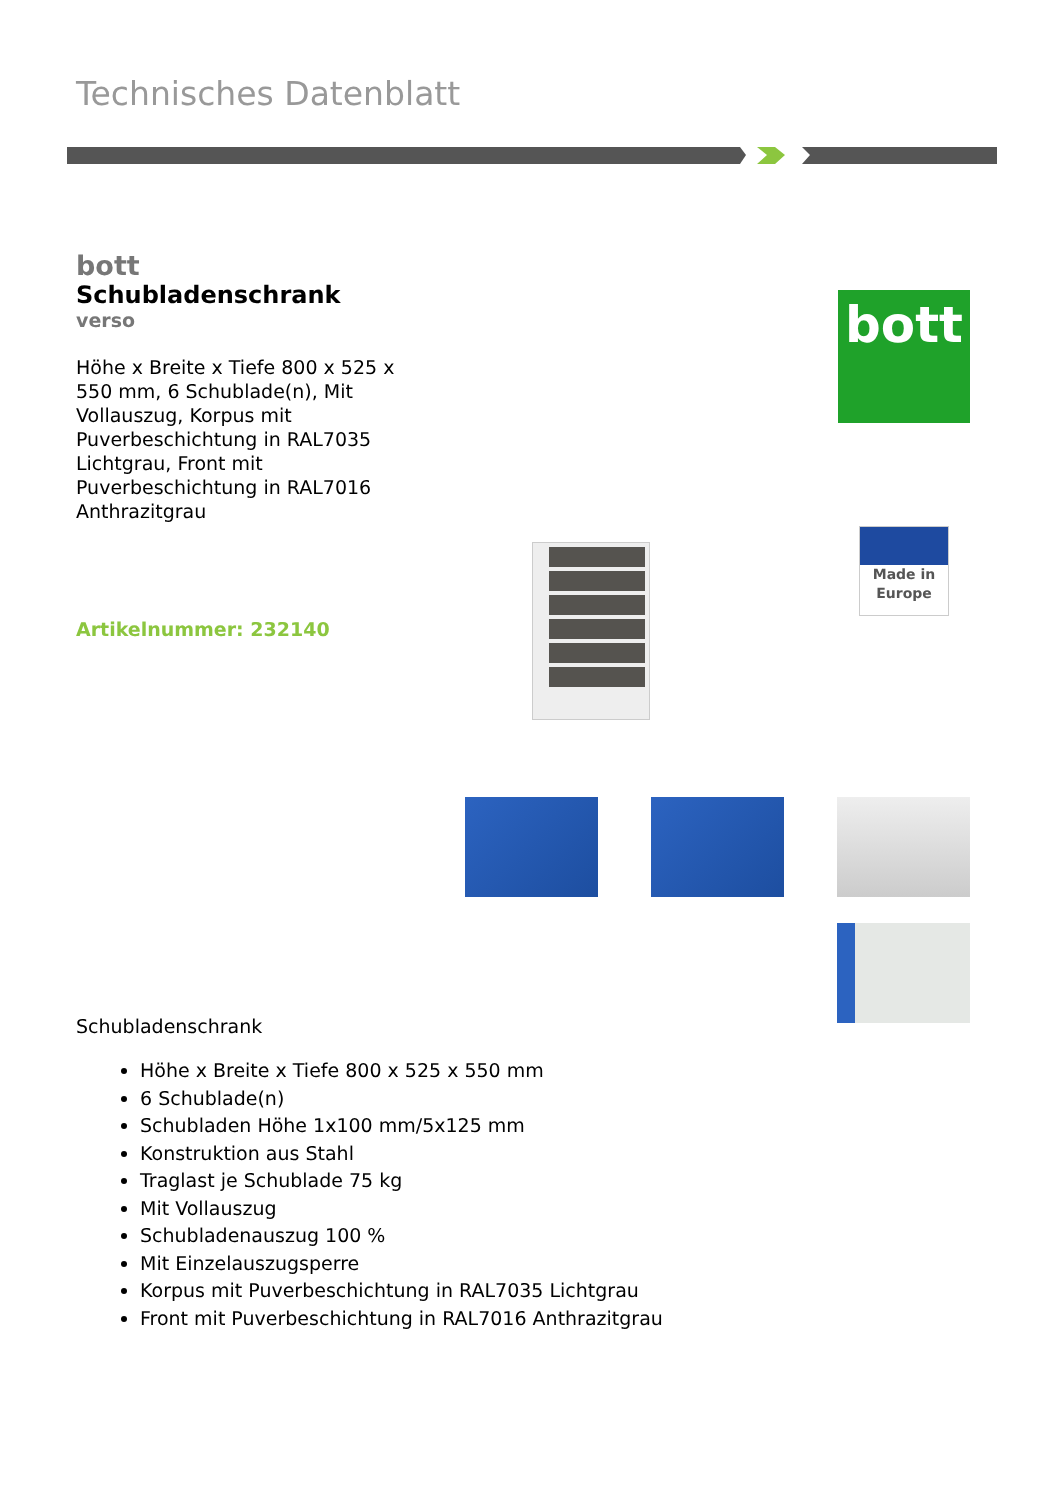Technisches Datenblatt
bott
Schubladenschrank
verso
Höhe x Breite x Tiefe 800 x 525 x 550 mm, 6 Schublade(n), Mit Vollauszug, Korpus mit Puverbeschichtung in RAL7035 Lichtgrau, Front mit Puverbeschichtung in RAL7016 Anthrazitgrau
Artikelnummer: 232140
bott
Made in
Europe
Schubladenschrank
Höhe x Breite x Tiefe 800 x 525 x 550 mm
6 Schublade(n)
Schubladen Höhe 1x100 mm/5x125 mm
Konstruktion aus Stahl
Traglast je Schublade 75 kg
Mit Vollauszug
Schubladenauszug 100 %
Mit Einzelauszugsperre
Korpus mit Puverbeschichtung in RAL7035 Lichtgrau
Front mit Puverbeschichtung in RAL7016 Anthrazitgrau